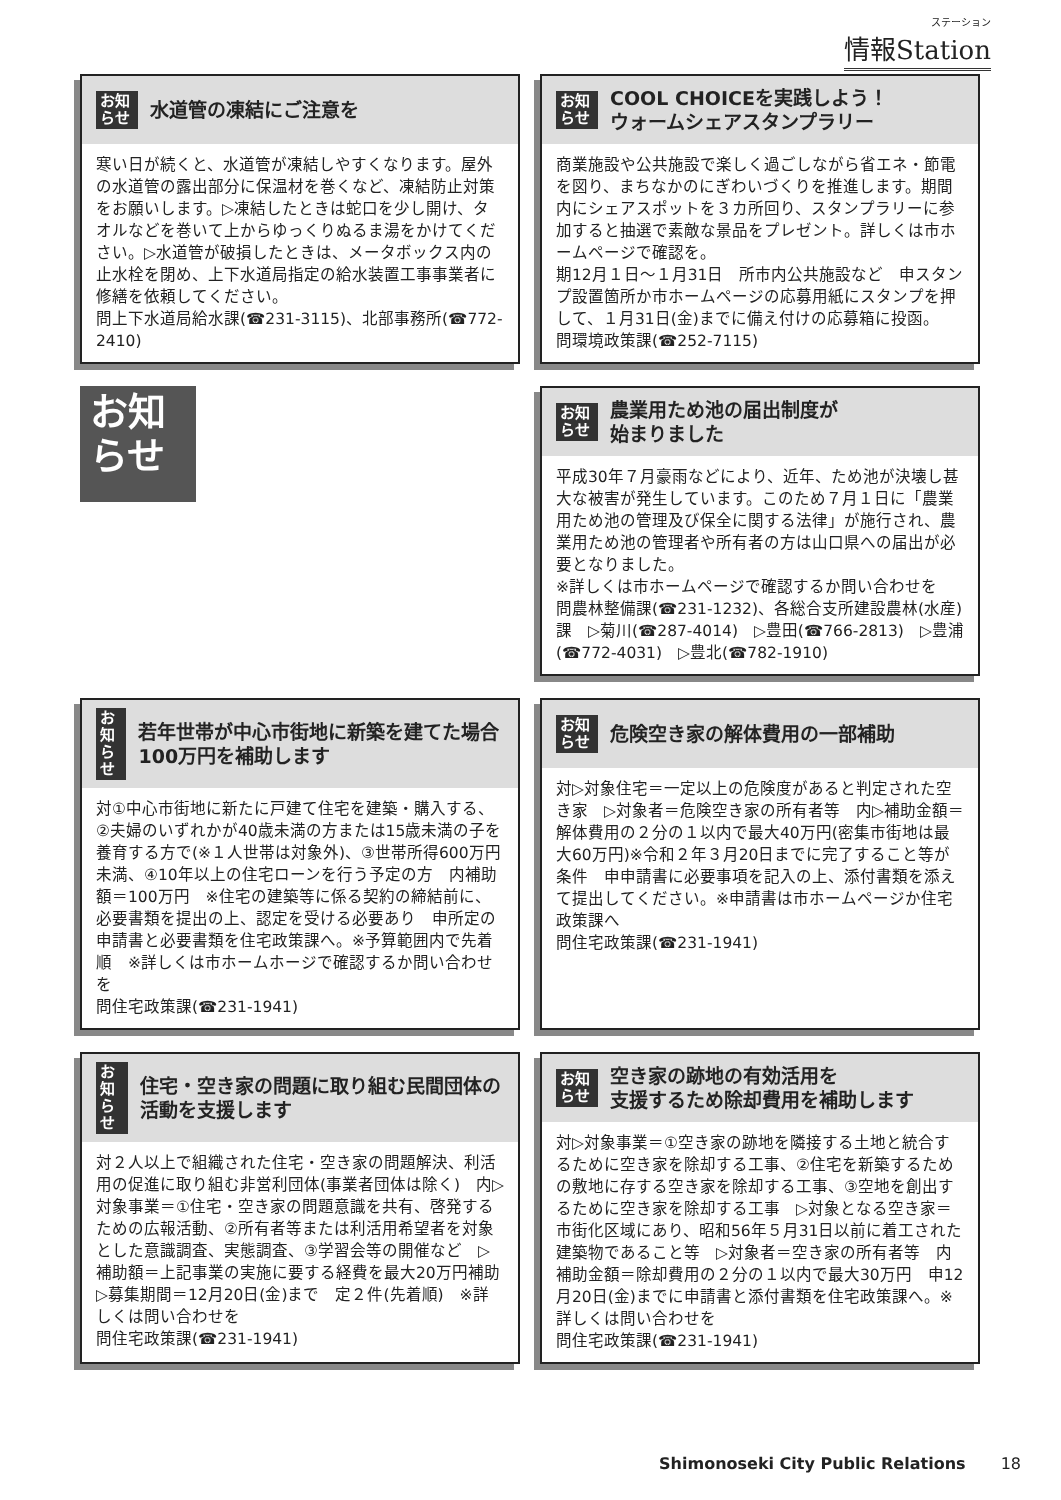ステーション
情報Station
お知らせ
水道管の凍結にご注意を
寒い日が続くと、水道管が凍結しやすくなります。屋外の水道管の露出部分に保温材を巻くなど、凍結防止対策をお願いします。▷凍結したときは蛇口を少し開け、タオルなどを巻いて上からゆっくりぬるま湯をかけてください。▷水道管が破損したときは、メータボックス内の止水栓を閉め、上下水道局指定の給水装置工事事業者に修繕を依頼してください。
問上下水道局給水課(☎231-3115)、北部事務所(☎772-2410)
お知らせ
COOL CHOICEを実践しよう！
ウォームシェアスタンプラリー
商業施設や公共施設で楽しく過ごしながら省エネ・節電を図り、まちなかのにぎわいづくりを推進します。期間内にシェアスポットを３カ所回り、スタンプラリーに参加すると抽選で素敵な景品をプレゼント。詳しくは市ホームページで確認を。
期12月１日～１月31日　所市内公共施設など　申スタンプ設置箇所か市ホームページの応募用紙にスタンプを押して、１月31日(金)までに備え付けの応募箱に投函。
問環境政策課(☎252-7115)
お知らせ
お知らせ
農業用ため池の届出制度が
始まりました
平成30年７月豪雨などにより、近年、ため池が決壊し甚大な被害が発生しています。このため７月１日に「農業用ため池の管理及び保全に関する法律」が施行され、農業用ため池の管理者や所有者の方は山口県への届出が必要となりました。
※詳しくは市ホームページで確認するか問い合わせを
問農林整備課(☎231-1232)、各総合支所建設農林(水産)課　▷菊川(☎287-4014)　▷豊田(☎766-2813)　▷豊浦(☎772-4031)　▷豊北(☎782-1910)
お知らせ
若年世帯が中心市街地に新築を建てた場合100万円を補助します
対①中心市街地に新たに戸建て住宅を建築・購入する、②夫婦のいずれかが40歳未満の方または15歳未満の子を養育する方で(※１人世帯は対象外)、③世帯所得600万円未満、④10年以上の住宅ローンを行う予定の方　内補助額＝100万円　※住宅の建築等に係る契約の締結前に、必要書類を提出の上、認定を受ける必要あり　申所定の申請書と必要書類を住宅政策課へ。※予算範囲内で先着順　※詳しくは市ホームホージで確認するか問い合わせを
問住宅政策課(☎231-1941)
お知らせ
危険空き家の解体費用の一部補助
対▷対象住宅＝一定以上の危険度があると判定された空き家　▷対象者＝危険空き家の所有者等　内▷補助金額＝解体費用の２分の１以内で最大40万円(密集市街地は最大60万円)※令和２年３月20日までに完了すること等が条件　申申請書に必要事項を記入の上、添付書類を添えて提出してください。※申請書は市ホームページか住宅政策課へ
問住宅政策課(☎231-1941)
お知らせ
住宅・空き家の問題に取り組む民間団体の活動を支援します
対２人以上で組織された住宅・空き家の問題解決、利活用の促進に取り組む非営利団体(事業者団体は除く)　内▷対象事業＝①住宅・空き家の問題意識を共有、啓発するための広報活動、②所有者等または利活用希望者を対象とした意識調査、実態調査、③学習会等の開催など　▷補助額＝上記事業の実施に要する経費を最大20万円補助　▷募集期間＝12月20日(金)まで　定２件(先着順)　※詳しくは問い合わせを
問住宅政策課(☎231-1941)
お知らせ
空き家の跡地の有効活用を
支援するため除却費用を補助します
対▷対象事業＝①空き家の跡地を隣接する土地と統合するために空き家を除却する工事、②住宅を新築するための敷地に存する空き家を除却する工事、③空地を創出するために空き家を除却する工事　▷対象となる空き家＝市街化区域にあり、昭和56年５月31日以前に着工された建築物であること等　▷対象者＝空き家の所有者等　内補助金額＝除却費用の２分の１以内で最大30万円　申12月20日(金)までに申請書と添付書類を住宅政策課へ。※詳しくは問い合わせを
問住宅政策課(☎231-1941)
Shimonoseki City Public Relations 18